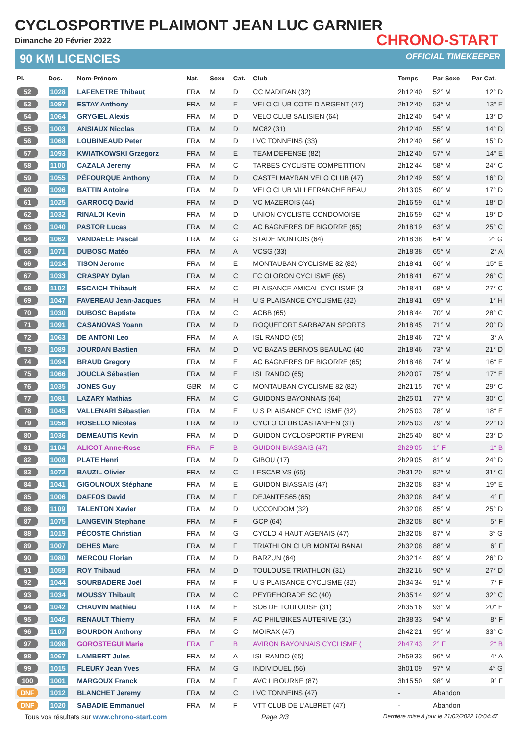CYCLOSPORTIVE PLAIMONT JEAN LUC GARNIER
Dimanche 20 Février 2022
CHRONO-START
90 KM LICENCIES OFFICIAL TIMEKEEPER
| Pl. | Dos. | Nom-Prénom | Nat. | Sexe | Cat. | Club | Temps | Par Sexe | Par Cat. |
| --- | --- | --- | --- | --- | --- | --- | --- | --- | --- |
| 52 | 1028 | LAFENETRE Thibaut | FRA | M | D | CC MADIRAN (32) | 2h12'40 | 52° M | 12° D |
| 53 | 1097 | ESTAY Anthony | FRA | M | E | VELO CLUB COTE D ARGENT (47) | 2h12'40 | 53° M | 13° E |
| 54 | 1064 | GRYGIEL Alexis | FRA | M | D | VELO CLUB SALISIEN (64) | 2h12'40 | 54° M | 13° D |
| 55 | 1003 | ANSIAUX Nicolas | FRA | M | D | MC82 (31) | 2h12'40 | 55° M | 14° D |
| 56 | 1068 | LOUBINEAUD Peter | FRA | M | D | LVC TONNEINS (33) | 2h12'40 | 56° M | 15° D |
| 57 | 1093 | KWIATKOWSKI Grzegorz | FRA | M | E | TEAM DEFENSE (82) | 2h12'40 | 57° M | 14° E |
| 58 | 1100 | CAZALA Jeremy | FRA | M | C | TARBES CYCLISTE COMPETITION | 2h12'44 | 58° M | 24° C |
| 59 | 1055 | PÉFOURQUE Anthony | FRA | M | D | CASTELMAYRAN VELO CLUB (47) | 2h12'49 | 59° M | 16° D |
| 60 | 1096 | BATTIN Antoine | FRA | M | D | VELO CLUB VILLEFRANCHE BEAU | 2h13'05 | 60° M | 17° D |
| 61 | 1025 | GARROCQ David | FRA | M | D | VC MAZEROIS (44) | 2h16'59 | 61° M | 18° D |
| 62 | 1032 | RINALDI Kevin | FRA | M | D | UNION CYCLISTE CONDOMOISE | 2h16'59 | 62° M | 19° D |
| 63 | 1040 | PASTOR Lucas | FRA | M | C | AC BAGNERES DE BIGORRE (65) | 2h18'19 | 63° M | 25° C |
| 64 | 1062 | VANDAELE Pascal | FRA | M | G | STADE MONTOIS (64) | 2h18'38 | 64° M | 2° G |
| 65 | 1071 | DUBOSC Matéo | FRA | M | A | VCSG (33) | 2h18'38 | 65° M | 2° A |
| 66 | 1014 | TISON Jerome | FRA | M | E | MONTAUBAN CYCLISME 82 (82) | 2h18'41 | 66° M | 15° E |
| 67 | 1033 | CRASPAY Dylan | FRA | M | C | FC OLORON CYCLISME (65) | 2h18'41 | 67° M | 26° C |
| 68 | 1102 | ESCAICH Thibault | FRA | M | C | PLAISANCE AMICAL CYCLISME (3 | 2h18'41 | 68° M | 27° C |
| 69 | 1047 | FAVEREAU Jean-Jacques | FRA | M | H | U S PLAISANCE CYCLISME (32) | 2h18'41 | 69° M | 1° H |
| 70 | 1030 | DUBOSC Baptiste | FRA | M | C | ACBB (65) | 2h18'44 | 70° M | 28° C |
| 71 | 1091 | CASANOVAS Yoann | FRA | M | D | ROQUEFORT SARBAZAN SPORTS | 2h18'45 | 71° M | 20° D |
| 72 | 1063 | DE ANTONI Leo | FRA | M | A | ISL RANDO (65) | 2h18'46 | 72° M | 3° A |
| 73 | 1089 | JOURDAN Bastien | FRA | M | D | VC BAZAS BERNOS BEAULAC (40 | 2h18'46 | 73° M | 21° D |
| 74 | 1094 | BRAUD Gregory | FRA | M | E | AC BAGNERES DE BIGORRE (65) | 2h18'48 | 74° M | 16° E |
| 75 | 1066 | JOUCLA Sébastien | FRA | M | E | ISL RANDO (65) | 2h20'07 | 75° M | 17° E |
| 76 | 1035 | JONES Guy | GBR | M | C | MONTAUBAN CYCLISME 82 (82) | 2h21'15 | 76° M | 29° C |
| 77 | 1081 | LAZARY Mathias | FRA | M | C | GUIDONS BAYONNAIS (64) | 2h25'01 | 77° M | 30° C |
| 78 | 1045 | VALLENARI Sébastien | FRA | M | E | U S PLAISANCE CYCLISME (32) | 2h25'03 | 78° M | 18° E |
| 79 | 1056 | ROSELLO Nicolas | FRA | M | D | CYCLO CLUB CASTANEEN (31) | 2h25'03 | 79° M | 22° D |
| 80 | 1036 | DEMEAUTIS Kevin | FRA | M | D | GUIDON CYCLOSPORTIF PYRENI | 2h25'40 | 80° M | 23° D |
| 81 | 1104 | ALICOT Anne-Rose | FRA | F | B | GUIDON BIASSAIS (47) | 2h29'05 | 1° F | 1° B |
| 82 | 1008 | PLATE Henri | FRA | M | D | GIBOU (17) | 2h29'05 | 81° M | 24° D |
| 83 | 1072 | BAUZIL Olivier | FRA | M | C | LESCAR VS (65) | 2h31'20 | 82° M | 31° C |
| 84 | 1041 | GIGOUNOUX Stéphane | FRA | M | E | GUIDON BIASSAIS (47) | 2h32'08 | 83° M | 19° E |
| 85 | 1006 | DAFFOS David | FRA | M | F | DEJANTES65 (65) | 2h32'08 | 84° M | 4° F |
| 86 | 1109 | TALENTON Xavier | FRA | M | D | UCCONDOM (32) | 2h32'08 | 85° M | 25° D |
| 87 | 1075 | LANGEVIN Stephane | FRA | M | F | GCP (64) | 2h32'08 | 86° M | 5° F |
| 88 | 1019 | PÉCOSTE Christian | FRA | M | G | CYCLO 4 HAUT AGENAIS (47) | 2h32'08 | 87° M | 3° G |
| 89 | 1007 | DEHES Marc | FRA | M | F | TRIATHLON CLUB MONTALBANAI | 2h32'08 | 88° M | 6° F |
| 90 | 1080 | MERCOU Florian | FRA | M | D | BARZUN (64) | 2h32'14 | 89° M | 26° D |
| 91 | 1059 | ROY Thibaud | FRA | M | D | TOULOUSE TRIATHLON (31) | 2h32'16 | 90° M | 27° D |
| 92 | 1044 | SOURBADERE Joël | FRA | M | F | U S PLAISANCE CYCLISME (32) | 2h34'34 | 91° M | 7° F |
| 93 | 1034 | MOUSSY Thibault | FRA | M | C | PEYREHORADE SC (40) | 2h35'14 | 92° M | 32° C |
| 94 | 1042 | CHAUVIN Mathieu | FRA | M | E | SO6 DE TOULOUSE (31) | 2h35'16 | 93° M | 20° E |
| 95 | 1046 | RENAULT Thierry | FRA | M | F | AC PHIL'BIKES AUTERIVE (31) | 2h38'33 | 94° M | 8° F |
| 96 | 1107 | BOURDON Anthony | FRA | M | C | MOIRAX (47) | 2h42'21 | 95° M | 33° C |
| 97 | 1098 | GOROSTEGUI Marie | FRA | F | B | AVIRON BAYONNAIS CYCLISME ( | 2h47'43 | 2° F | 2° B |
| 98 | 1067 | LAMBERT Jules | FRA | M | A | ISL RANDO (65) | 2h59'33 | 96° M | 4° A |
| 99 | 1015 | FLEURY Jean Yves | FRA | M | G | INDIVIDUEL (56) | 3h01'09 | 97° M | 4° G |
| 100 | 1001 | MARGOUX Franck | FRA | M | F | AVC LIBOURNE (87) | 3h15'50 | 98° M | 9° F |
| DNF | 1012 | BLANCHET Jeremy | FRA | M | C | LVC TONNEINS (47) | - | Abandon | |
| DNF | 1020 | SABADIE Emmanuel | FRA | M | F | VTT CLUB DE L'ALBRET (47) | - | Abandon | |
Tous vos résultats sur www.chrono-start.com Page 2/3 Dernière mise à jour le 21/02/2022 10:04:47